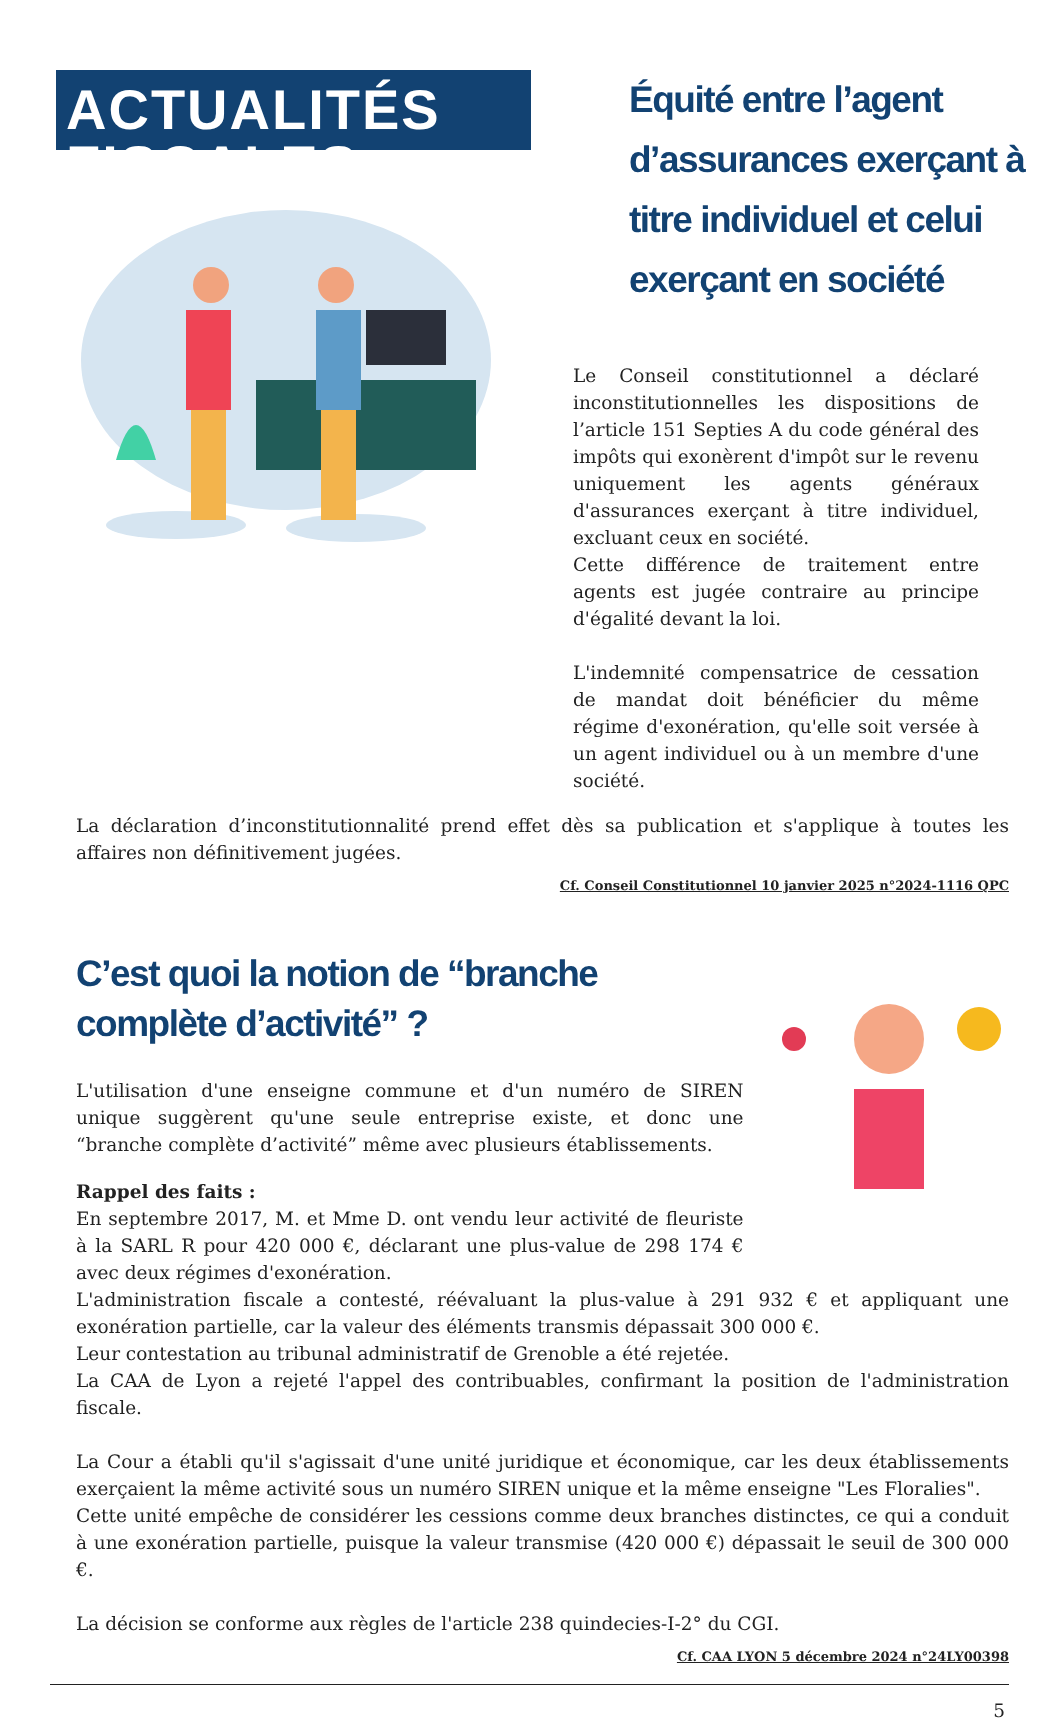ACTUALITÉS FISCALES
Équité entre l’agent d’assurances exerçant à titre individuel et celui exerçant en société
Le Conseil constitutionnel a déclaré inconstitutionnelles les dispositions de l’article 151 Septies A du code général des impôts qui exonèrent d'impôt sur le revenu uniquement les agents généraux d'assurances exerçant à titre individuel, excluant ceux en société.
Cette différence de traitement entre agents est jugée contraire au principe d'égalité devant la loi.
L'indemnité compensatrice de cessation de mandat doit bénéficier du même régime d'exonération, qu'elle soit versée à un agent individuel ou à un membre d'une société.
La déclaration d’inconstitutionnalité prend effet dès sa publication et s'applique à toutes les affaires non définitivement jugées.
Cf. Conseil Constitutionnel 10 janvier 2025 n°2024-1116 QPC
C’est quoi la notion de “branche complète d’activité” ?
L'utilisation d'une enseigne commune et d'un numéro de SIREN unique suggèrent qu'une seule entreprise existe, et donc une “branche complète d’activité” même avec plusieurs établissements.
Rappel des faits :
En septembre 2017, M. et Mme D. ont vendu leur activité de fleuriste à la SARL R pour 420 000 €, déclarant une plus-value de 298 174 € avec deux régimes d'exonération.
L'administration fiscale a contesté, réévaluant la plus-value à 291 932 € et appliquant une exonération partielle, car la valeur des éléments transmis dépassait 300 000 €.
Leur contestation au tribunal administratif de Grenoble a été rejetée.
La CAA de Lyon a rejeté l'appel des contribuables, confirmant la position de l'administration fiscale.
La Cour a établi qu'il s'agissait d'une unité juridique et économique, car les deux établissements exerçaient la même activité sous un numéro SIREN unique et la même enseigne "Les Floralies".
Cette unité empêche de considérer les cessions comme deux branches distinctes, ce qui a conduit à une exonération partielle, puisque la valeur transmise (420 000 €) dépassait le seuil de 300 000 €.
La décision se conforme aux règles de l'article 238 quindecies-I-2° du CGI.
Cf. CAA LYON 5 décembre 2024 n°24LY00398
5